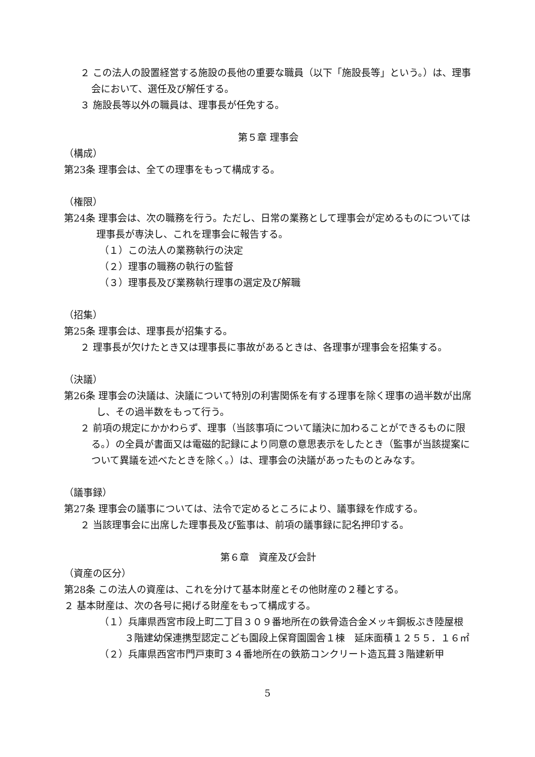２ この法人の設置経営する施設の長他の重要な職員（以下「施設長等」という。）は、理事会において、選任及び解任する。
３ 施設長等以外の職員は、理事長が任免する。
第５章 理事会
（構成）
第23条 理事会は、全ての理事をもって構成する。
（権限）
第24条 理事会は、次の職務を行う。ただし、日常の業務として理事会が定めるものについては理事長が専決し、これを理事会に報告する。
（１）この法人の業務執行の決定
（２）理事の職務の執行の監督
（３）理事長及び業務執行理事の選定及び解職
（招集）
第25条 理事会は、理事長が招集する。
２ 理事長が欠けたとき又は理事長に事故があるときは、各理事が理事会を招集する。
（決議）
第26条 理事会の決議は、決議について特別の利害関係を有する理事を除く理事の過半数が出席し、その過半数をもって行う。
２ 前項の規定にかかわらず、理事（当該事項について議決に加わることができるものに限る。）の全員が書面又は電磁的記録により同意の意思表示をしたとき（監事が当該提案について異議を述べたときを除く。）は、理事会の決議があったものとみなす。
（議事録）
第27条 理事会の議事については、法令で定めるところにより、議事録を作成する。
２ 当該理事会に出席した理事長及び監事は、前項の議事録に記名押印する。
第６章　資産及び会計
（資産の区分）
第28条 この法人の資産は、これを分けて基本財産とその他財産の２種とする。
２ 基本財産は、次の各号に掲げる財産をもって構成する。
（１）兵庫県西宮市段上町二丁目３０９番地所在の鉄骨造合金メッキ鋼板ぶき陸屋根３階建幼保連携型認定こども園段上保育園園舎１棟　延床面積１２５５．１６㎡
（２）兵庫県西宮市門戸東町３４番地所在の鉄筋コンクリート造瓦葺３階建新甲
5